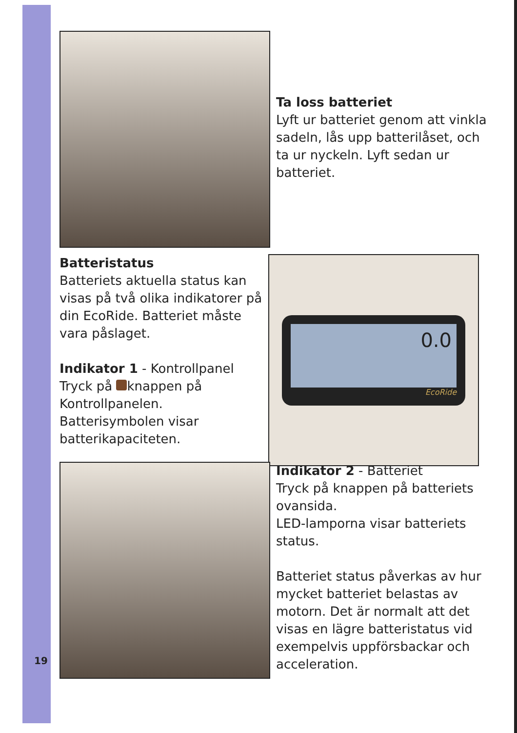Ta loss batteriet
Lyft ur batteriet genom att vinkla sadeln, lås upp batterilåset, och ta ur nyckeln. Lyft sedan ur batteriet.
Batteristatus
Batteriets aktuella status kan visas på två olika indikatorer på din EcoRide. Batteriet måste vara påslaget.
Indikator 1 - Kontrollpanel
Tryck på knappen på Kontrollpanelen.
Batterisymbolen visar batterikapaciteten.
0.0
EcoRide
Indikator 2 - Batteriet
Tryck på knappen på batteriets ovansida.
LED-lamporna visar batteriets status.
Batteriet status påverkas av hur mycket batteriet belastas av motorn. Det är normalt att det visas en lägre batteristatus vid exempelvis uppförsbackar och acceleration.
19